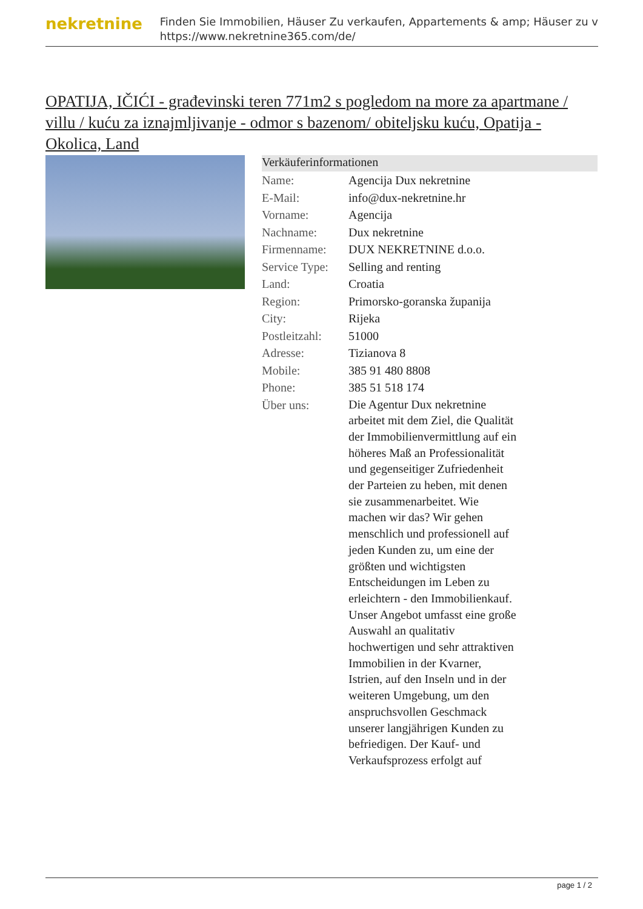nekretnine
Finden Sie Immobilien, Häuser Zu verkaufen, Appartements & amp; Häuser zu v
https://www.nekretnine365.com/de/
OPATIJA, IČIĆI - građevinski teren 771m2 s pogledom na more za apartmane / villu / kuću za iznajmljivanje - odmor s bazenom/ obiteljsku kuću, Opatija - Okolica, Land
Verkäuferinformationen
| Name: | Agencija Dux nekretnine |
| E-Mail: | info@dux-nekretnine.hr |
| Vorname: | Agencija |
| Nachname: | Dux nekretnine |
| Firmenname: | DUX NEKRETNINE d.o.o. |
| Service Type: | Selling and renting |
| Land: | Croatia |
| Region: | Primorsko-goranska županija |
| City: | Rijeka |
| Postleitzahl: | 51000 |
| Adresse: | Tizianova 8 |
| Mobile: | 385 91 480 8808 |
| Phone: | 385 51 518 174 |
| Über uns: | Die Agentur Dux nekretnine arbeitet mit dem Ziel, die Qualität der Immobilienvermittlung auf ein höheres Maß an Professionalität und gegenseitiger Zufriedenheit der Parteien zu heben, mit denen sie zusammenarbeitet. Wie machen wir das? Wir gehen menschlich und professionell auf jeden Kunden zu, um eine der größten und wichtigsten Entscheidungen im Leben zu erleichtern - den Immobilienkauf. Unser Angebot umfasst eine große Auswahl an qualitativ hochwertigen und sehr attraktiven Immobilien in der Kvarner, Istrien, auf den Inseln und in der weiteren Umgebung, um den anspruchsvollen Geschmack unserer langjährigen Kunden zu befriedigen. Der Kauf- und Verkaufsprozess erfolgt auf |
page 1 / 2